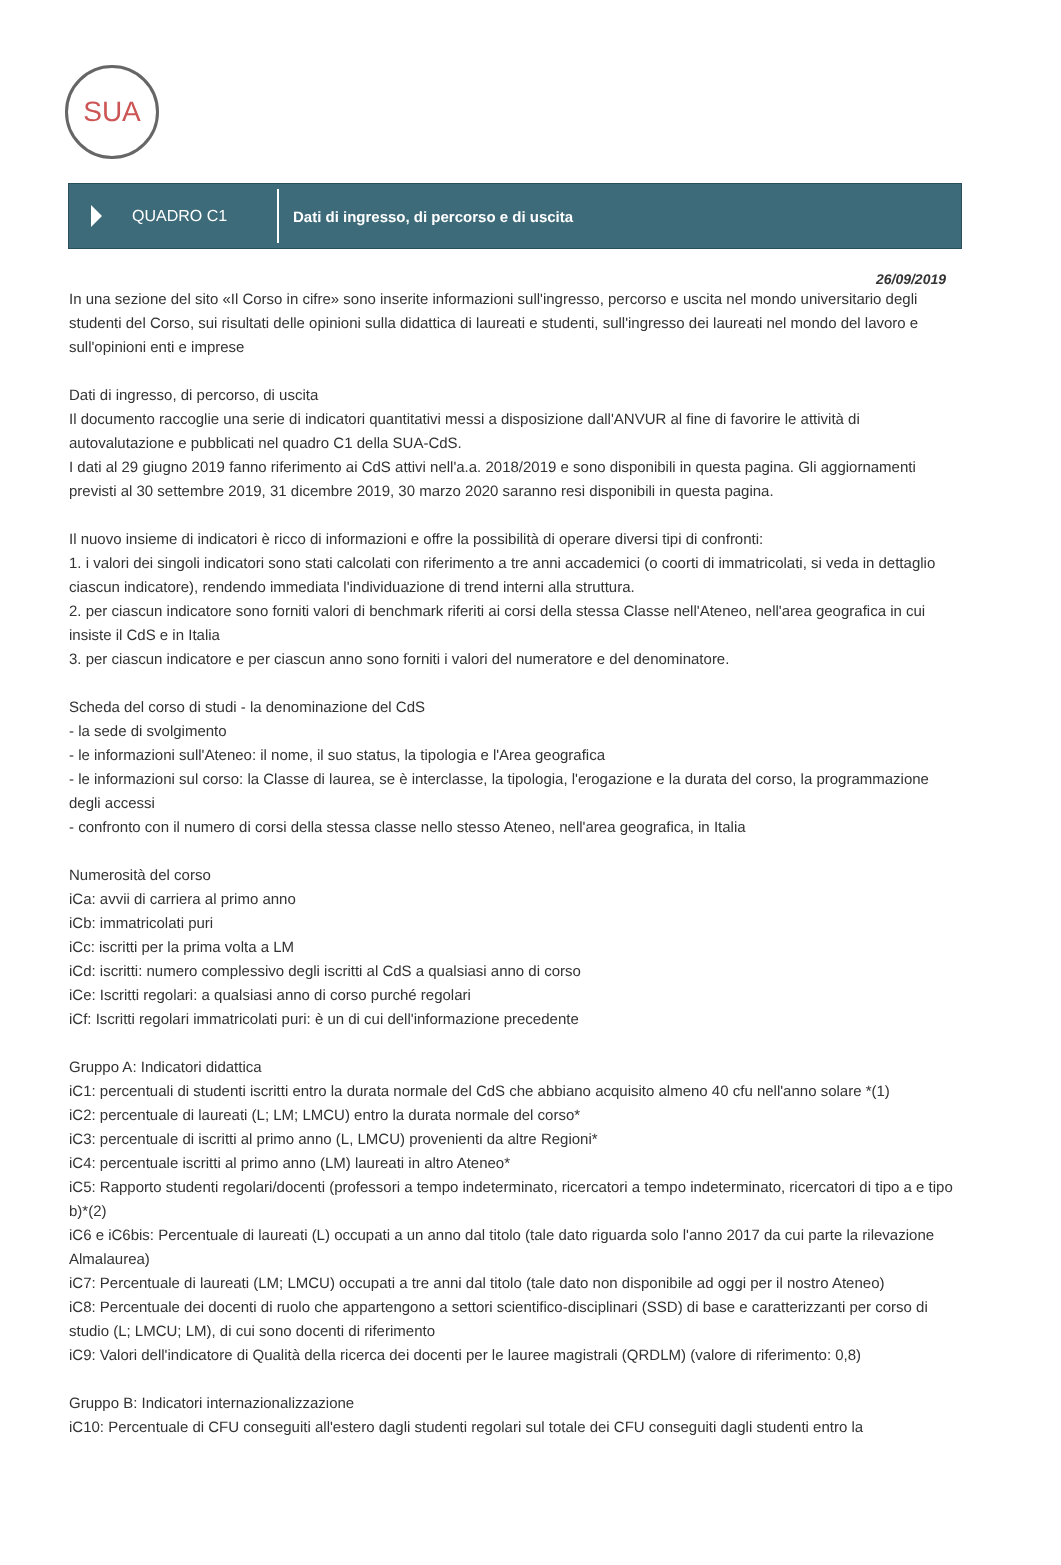SUA
QUADRO C1
Dati di ingresso, di percorso e di uscita
26/09/2019
In una sezione del sito «Il Corso in cifre» sono inserite informazioni sull'ingresso, percorso e uscita nel mondo universitario degli studenti del Corso, sui risultati delle opinioni sulla didattica di laureati e studenti, sull'ingresso dei laureati nel mondo del lavoro e sull'opinioni enti e imprese
Dati di ingresso, di percorso, di uscita
Il documento raccoglie una serie di indicatori quantitativi messi a disposizione dall'ANVUR al fine di favorire le attività di autovalutazione e pubblicati nel quadro C1 della SUA-CdS.
I dati al 29 giugno 2019 fanno riferimento ai CdS attivi nell'a.a. 2018/2019 e sono disponibili in questa pagina. Gli aggiornamenti previsti al 30 settembre 2019, 31 dicembre 2019, 30 marzo 2020 saranno resi disponibili in questa pagina.
Il nuovo insieme di indicatori è ricco di informazioni e offre la possibilità di operare diversi tipi di confronti:
1. i valori dei singoli indicatori sono stati calcolati con riferimento a tre anni accademici (o coorti di immatricolati, si veda in dettaglio ciascun indicatore), rendendo immediata l'individuazione di trend interni alla struttura.
2. per ciascun indicatore sono forniti valori di benchmark riferiti ai corsi della stessa Classe nell'Ateneo, nell'area geografica in cui insiste il CdS e in Italia
3. per ciascun indicatore e per ciascun anno sono forniti i valori del numeratore e del denominatore.
Scheda del corso di studi - la denominazione del CdS
- la sede di svolgimento
- le informazioni sull'Ateneo: il nome, il suo status, la tipologia e l'Area geografica
- le informazioni sul corso: la Classe di laurea, se è interclasse, la tipologia, l'erogazione e la durata del corso, la programmazione degli accessi
- confronto con il numero di corsi della stessa classe nello stesso Ateneo, nell'area geografica, in Italia
Numerosità del corso
iCa: avvii di carriera al primo anno
iCb: immatricolati puri
iCc: iscritti per la prima volta a LM
iCd: iscritti: numero complessivo degli iscritti al CdS a qualsiasi anno di corso
iCe: Iscritti regolari: a qualsiasi anno di corso purché regolari
iCf: Iscritti regolari immatricolati puri: è un di cui dell'informazione precedente
Gruppo A: Indicatori didattica
iC1: percentuali di studenti iscritti entro la durata normale del CdS che abbiano acquisito almeno 40 cfu nell'anno solare *(1)
iC2: percentuale di laureati (L; LM; LMCU) entro la durata normale del corso*
iC3: percentuale di iscritti al primo anno (L, LMCU) provenienti da altre Regioni*
iC4: percentuale iscritti al primo anno (LM) laureati in altro Ateneo*
iC5: Rapporto studenti regolari/docenti (professori a tempo indeterminato, ricercatori a tempo indeterminato, ricercatori di tipo a e tipo b)*(2)
iC6 e iC6bis: Percentuale di laureati (L) occupati a un anno dal titolo (tale dato riguarda solo l'anno 2017 da cui parte la rilevazione Almalaurea)
iC7: Percentuale di laureati (LM; LMCU) occupati a tre anni dal titolo (tale dato non disponibile ad oggi per il nostro Ateneo)
iC8: Percentuale dei docenti di ruolo che appartengono a settori scientifico-disciplinari (SSD) di base e caratterizzanti per corso di studio (L; LMCU; LM), di cui sono docenti di riferimento
iC9: Valori dell'indicatore di Qualità della ricerca dei docenti per le lauree magistrali (QRDLM) (valore di riferimento: 0,8)
Gruppo B: Indicatori internazionalizzazione
iC10: Percentuale di CFU conseguiti all'estero dagli studenti regolari sul totale dei CFU conseguiti dagli studenti entro la